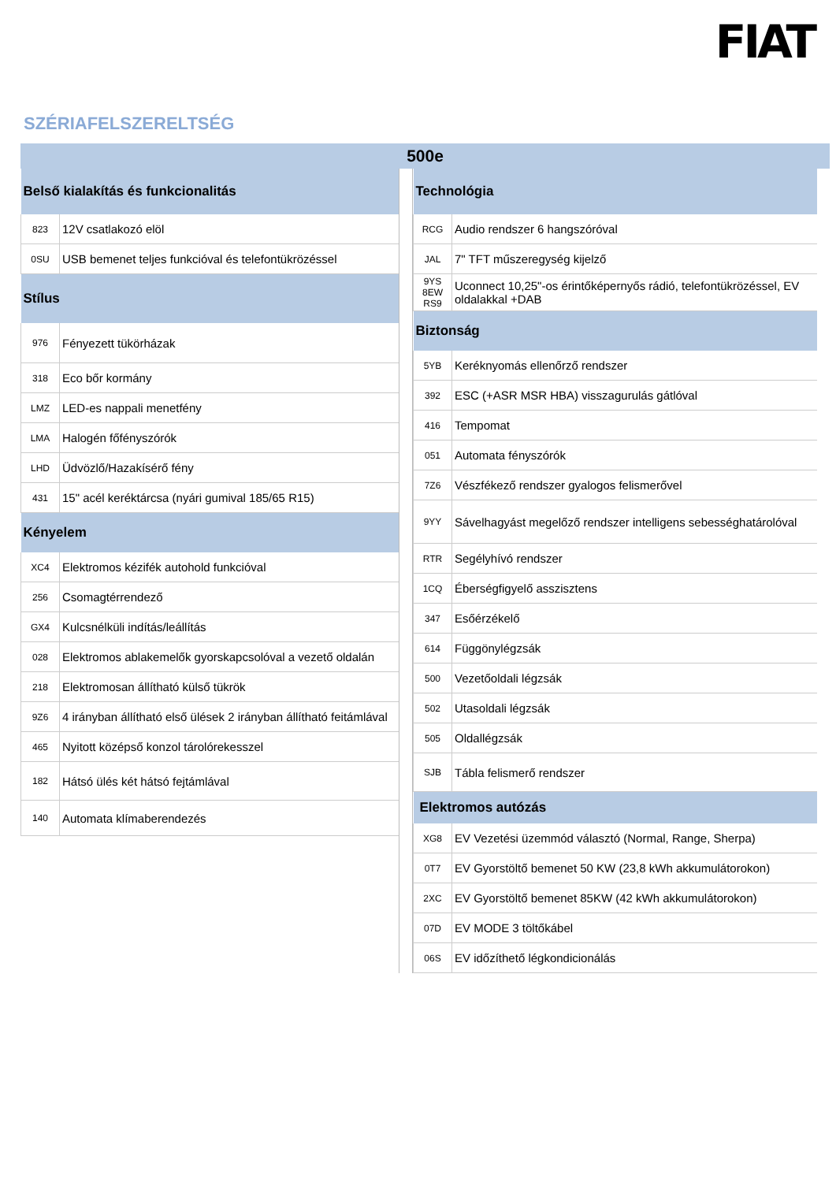FIAT
SZÉRIAFELSZERELTSÉG
500e
| Belső kialakítás és funkcionalitás | |
| --- | --- |
| 823 | 12V csatlakozó elöl |
| 0SU | USB bemenet teljes funkcióval és telefontükrözéssel |
| Stílus | |
| 976 | Fényezett tükörházak |
| 318 | Eco bőr kormány |
| LMZ | LED-es nappali menetfény |
| LMA | Halogén főfényszórók |
| LHD | Üdvözlő/Hazakísérő fény |
| 431 | 15" acél keréktárcsa (nyári gumival 185/65 R15) |
| Kényelem | |
| XC4 | Elektromos kézifék autohold funkcióval |
| 256 | Csomagtérrendező |
| GX4 | Kulcsnélküli indítás/leállítás |
| 028 | Elektromos ablakemelők gyorskapcsolóval a vezető oldalán |
| 218 | Elektromosan állítható külső tükrök |
| 9Z6 | 4 irányban állítható első ülések 2 irányban állítható feitámlával |
| 465 | Nyitott középső konzol tárolórekesszel |
| 182 | Hátsó ülés két hátsó fejtámlával |
| 140 | Automata klímaberendezés |
| Technológia | |
| --- | --- |
| RCG | Audio rendszer 6 hangszóróval |
| JAL | 7" TFT műszeregység kijelző |
| 9YS 8EW RS9 | Uconnect 10,25"-os érintőképernyős rádió, telefontükrözéssel, EV oldalakkal +DAB |
| Biztonság | |
| 5YB | Keréknyomás ellenőrző rendszer |
| 392 | ESC (+ASR MSR HBA) visszagurulás gátlóval |
| 416 | Tempomat |
| 051 | Automata fényszórók |
| 7Z6 | Vészfékező rendszer gyalogos felismerővel |
| 9YY | Sávelhagyást megelőző rendszer intelligens sebességhatárolóval |
| RTR | Segélyhívó rendszer |
| 1CQ | Éberségfigyelő asszisztens |
| 347 | Esőérzékelő |
| 614 | Függönylégzsák |
| 500 | Vezetőoldali légzsák |
| 502 | Utasoldali légzsák |
| 505 | Oldallégzsák |
| SJB | Tábla felismerő rendszer |
| Elektromos autózás | |
| XG8 | EV Vezetési üzemmód választó (Normal, Range, Sherpa) |
| 0T7 | EV Gyorstöltő bemenet 50 KW (23,8 kWh akkumulátorokon) |
| 2XC | EV Gyorstöltő bemenet 85KW (42 kWh akkumulátorokon) |
| 07D | EV MODE 3 töltőkábel |
| 06S | EV időzíthető légkondicionálás |